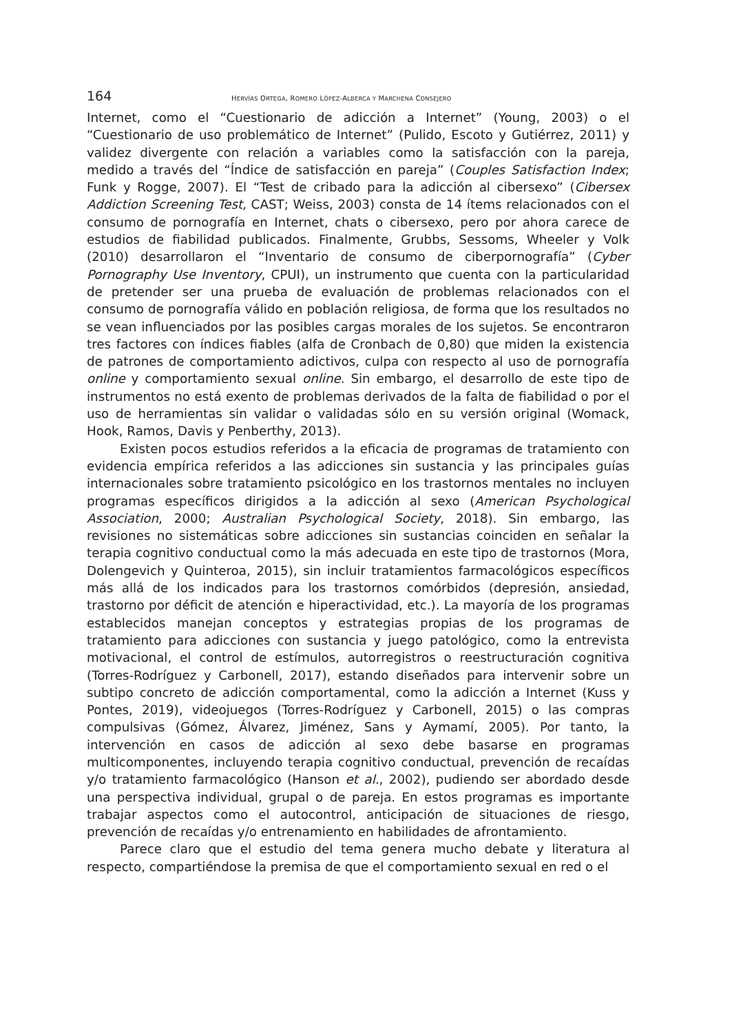164 HERVÍAS ORTEGA, ROMERO LÓPEZ-ALBERCA Y MARCHENA CONSEJERO
Internet, como el “Cuestionario de adicción a Internet” (Young, 2003) o el “Cuestionario de uso problemático de Internet” (Pulido, Escoto y Gutiérrez, 2011) y validez divergente con relación a variables como la satisfacción con la pareja, medido a través del “Índice de satisfacción en pareja” (Couples Satisfaction Index; Funk y Rogge, 2007). El “Test de cribado para la adicción al cibersexo” (Cibersex Addiction Screening Test, CAST; Weiss, 2003) consta de 14 ítems relacionados con el consumo de pornografía en Internet, chats o cibersexo, pero por ahora carece de estudios de fiabilidad publicados. Finalmente, Grubbs, Sessoms, Wheeler y Volk (2010) desarrollaron el “Inventario de consumo de ciberpornografía” (Cyber Pornography Use Inventory, CPUI), un instrumento que cuenta con la particularidad de pretender ser una prueba de evaluación de problemas relacionados con el consumo de pornografía válido en población religiosa, de forma que los resultados no se vean influenciados por las posibles cargas morales de los sujetos. Se encontraron tres factores con índices fiables (alfa de Cronbach de 0,80) que miden la existencia de patrones de comportamiento adictivos, culpa con respecto al uso de pornografía online y comportamiento sexual online. Sin embargo, el desarrollo de este tipo de instrumentos no está exento de problemas derivados de la falta de fiabilidad o por el uso de herramientas sin validar o validadas sólo en su versión original (Womack, Hook, Ramos, Davis y Penberthy, 2013).
Existen pocos estudios referidos a la eficacia de programas de tratamiento con evidencia empírica referidos a las adicciones sin sustancia y las principales guías internacionales sobre tratamiento psicológico en los trastornos mentales no incluyen programas específicos dirigidos a la adicción al sexo (American Psychological Association, 2000; Australian Psychological Society, 2018). Sin embargo, las revisiones no sistemáticas sobre adicciones sin sustancias coinciden en señalar la terapia cognitivo conductual como la más adecuada en este tipo de trastornos (Mora, Dolengevich y Quinteroa, 2015), sin incluir tratamientos farmacológicos específicos más allá de los indicados para los trastornos comórbidos (depresión, ansiedad, trastorno por déficit de atención e hiperactividad, etc.). La mayoría de los programas establecidos manejan conceptos y estrategias propias de los programas de tratamiento para adicciones con sustancia y juego patológico, como la entrevista motivacional, el control de estímulos, autorregistros o reestructuración cognitiva (Torres-Rodríguez y Carbonell, 2017), estando diseñados para intervenir sobre un subtipo concreto de adicción comportamental, como la adicción a Internet (Kuss y Pontes, 2019), videojuegos (Torres-Rodríguez y Carbonell, 2015) o las compras compulsivas (Gómez, Álvarez, Jiménez, Sans y Aymamí, 2005). Por tanto, la intervención en casos de adicción al sexo debe basarse en programas multicomponentes, incluyendo terapia cognitivo conductual, prevención de recaídas y/o tratamiento farmacológico (Hanson et al., 2002), pudiendo ser abordado desde una perspectiva individual, grupal o de pareja. En estos programas es importante trabajar aspectos como el autocontrol, anticipación de situaciones de riesgo, prevención de recaídas y/o entrenamiento en habilidades de afrontamiento.
Parece claro que el estudio del tema genera mucho debate y literatura al respecto, compartiéndose la premisa de que el comportamiento sexual en red o el